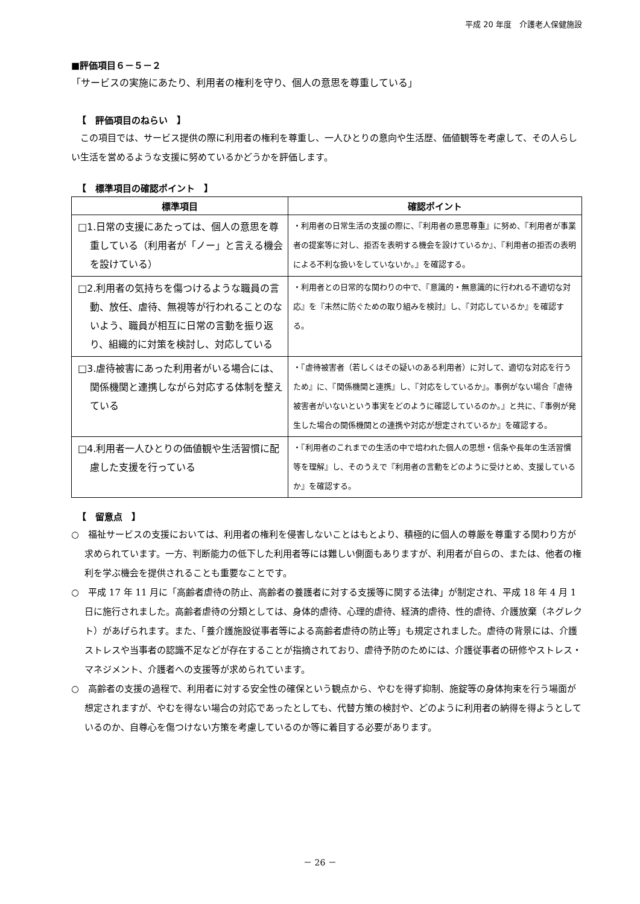平成 20 年度　介護老人保健施設
■評価項目６－５－２
「サービスの実施にあたり、利用者の権利を守り、個人の意思を尊重している」
【　評価項目のねらい　】
　この項目では、サービス提供の際に利用者の権利を尊重し、一人ひとりの意向や生活歴、価値観等を考慮して、その人らしい生活を営めるような支援に努めているかどうかを評価します。
【　標準項目の確認ポイント　】
| 標準項目 | 確認ポイント |
| --- | --- |
| □1.日常の支援にあたっては、個人の意思を尊重している（利用者が「ノー」と言える機会を設けている） | ・利用者の日常生活の支援の際に、『利用者の意思尊重』に努め、『利用者が事業者の提案等に対し、拒否を表明する機会を設けているか』、『利用者の拒否の表明による不利な扱いをしていないか。』を確認する。 |
| □2.利用者の気持ちを傷つけるような職員の言動、放任、虐待、無視等が行われることのないよう、職員が相互に日常の言動を振り返り、組織的に対策を検討し、対応している | ・利用者との日常的な関わりの中で、『意識的・無意識的に行われる不適切な対応』を『未然に防ぐための取り組みを検討』し、『対応しているか』を確認する。 |
| □3.虐待被害にあった利用者がいる場合には、関係機関と連携しながら対応する体制を整えている | ・『虐待被害者（若しくはその疑いのある利用者）に対して、適切な対応を行うため』に、『関係機関と連携』し、『対応をしているか』。事例がない場合『虐待被害者がいないという事実をどのように確認しているのか。』と共に、『事例が発生した場合の関係機関との連携や対応が想定されているか』を確認する。 |
| □4.利用者一人ひとりの価値観や生活習慣に配慮した支援を行っている | ・『利用者のこれまでの生活の中で培われた個人の思想・信条や長年の生活習慣等を理解』し、そのうえで『利用者の言動をどのように受けとめ、支援しているか』を確認する。 |
【　留意点　】
○　福祉サービスの支援においては、利用者の権利を侵害しないことはもとより、積極的に個人の尊厳を尊重する関わり方が求められています。一方、判断能力の低下した利用者等には難しい側面もありますが、利用者が自らの、または、他者の権利を学ぶ機会を提供されることも重要なことです。
○　平成 17 年 11 月に「高齢者虐待の防止、高齢者の養護者に対する支援等に関する法律」が制定され、平成 18 年 4 月 1 日に施行されました。高齢者虐待の分類としては、身体的虐待、心理的虐待、経済的虐待、性的虐待、介護放棄（ネグレクト）があげられます。また、「養介護施設従事者等による高齢者虐待の防止等」も規定されました。虐待の背景には、介護ストレスや当事者の認識不足などが存在することが指摘されており、虐待予防のためには、介護従事者の研修やストレス・マネジメント、介護者への支援等が求められています。
○　高齢者の支援の過程で、利用者に対する安全性の確保という観点から、やむを得ず抑制、施錠等の身体拘束を行う場面が想定されますが、やむを得ない場合の対応であったとしても、代替方策の検討や、どのように利用者の納得を得ようとしているのか、自尊心を傷つけない方策を考慮しているのか等に着目する必要があります。
－ 26 －